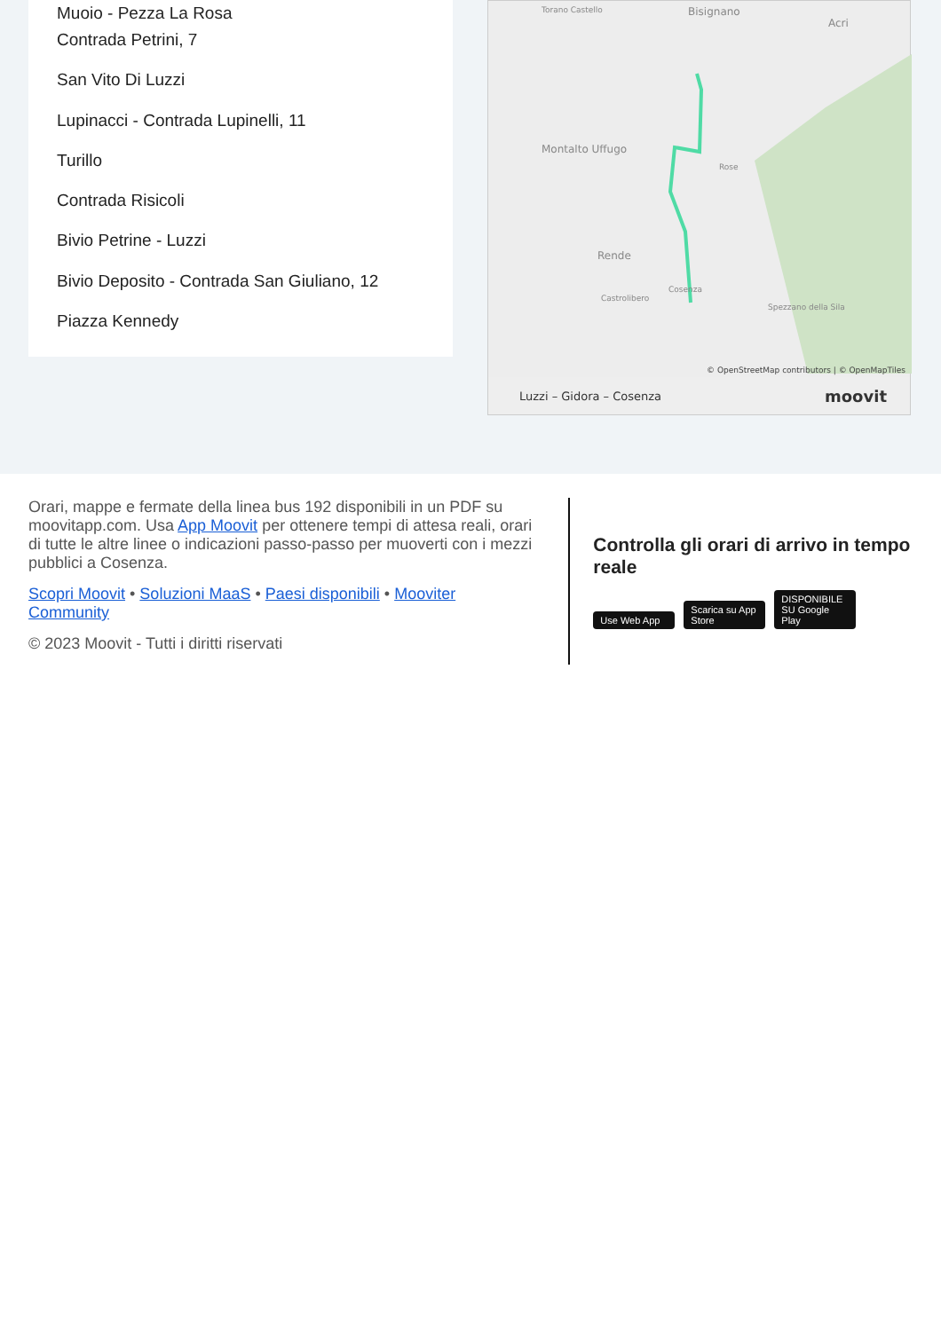Muoio - Pezza La Rosa
Contrada Petrini, 7
San Vito Di Luzzi
Lupinacci - Contrada Lupinelli, 11
Turillo
Contrada Risicoli
Bivio Petrine - Luzzi
Bivio Deposito - Contrada San Giuliano, 12
Piazza Kennedy
Torano Castello Bisignano
Acri
Montalto Uffugo
Rose
Rende
Cosenza
Castrolibero
Spezzano della Sila
© OpenStreetMap contributors | © OpenMapTiles
Luzzi – Gidora – Cosenza moovit
Orari, mappe e fermate della linea bus 192 disponibili in un PDF su moovitapp.com. Usa App Moovit per ottenere tempi di attesa reali, orari di tutte le altre linee o indicazioni passo-passo per muoverti con i mezzi pubblici a Cosenza.
Scopri Moovit • Soluzioni MaaS • Paesi disponibili • Mooviter Community
© 2023 Moovit - Tutti i diritti riservati
Controlla gli orari di arrivo in tempo reale
Use Web App Scarica su App Store DISPONIBILE SU Google Play